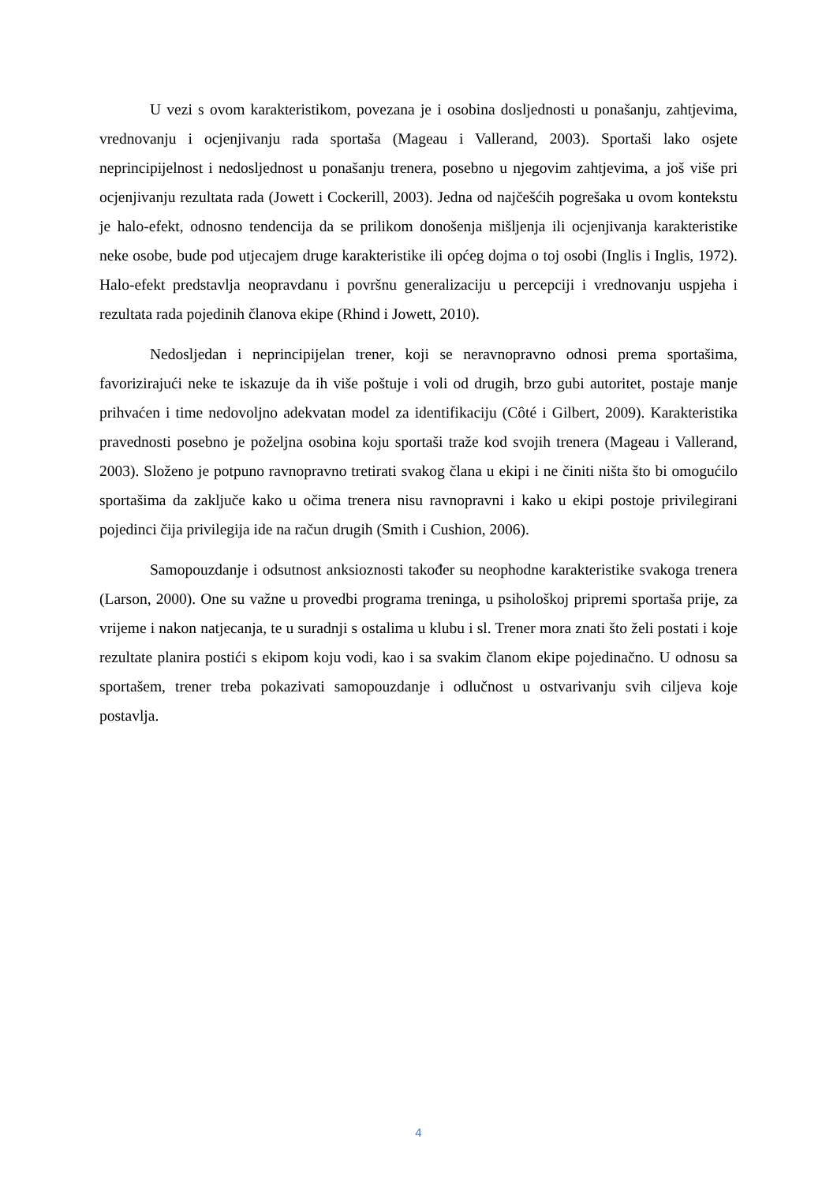U vezi s ovom karakteristikom, povezana je i osobina dosljednosti u ponašanju, zahtjevima, vrednovanju i ocjenjivanju rada sportaša (Mageau i Vallerand, 2003). Sportaši lako osjete neprincipijelnost i nedosljednost u ponašanju trenera, posebno u njegovim zahtjevima, a još više pri ocjenjivanju rezultata rada (Jowett i Cockerill, 2003). Jedna od najčešćih pogrešaka u ovom kontekstu je halo-efekt, odnosno tendencija da se prilikom donošenja mišljenja ili ocjenjivanja karakteristike neke osobe, bude pod utjecajem druge karakteristike ili općeg dojma o toj osobi (Inglis i Inglis, 1972). Halo-efekt predstavlja neopravdanu i površnu generalizaciju u percepciji i vrednovanju uspjeha i rezultata rada pojedinih članova ekipe (Rhind i Jowett, 2010).
Nedosljedan i neprincipijelan trener, koji se neravnopravno odnosi prema sportašima, favorizirajući neke te iskazuje da ih više poštuje i voli od drugih, brzo gubi autoritet, postaje manje prihvaćen i time nedovoljno adekvatan model za identifikaciju (Côté i Gilbert, 2009). Karakteristika pravednosti posebno je poželjna osobina koju sportaši traže kod svojih trenera (Mageau i Vallerand, 2003). Složeno je potpuno ravnopravno tretirati svakog člana u ekipi i ne činiti ništa što bi omogućilo sportašima da zaključe kako u očima trenera nisu ravnopravni i kako u ekipi postoje privilegirani pojedinci čija privilegija ide na račun drugih (Smith i Cushion, 2006).
Samopouzdanje i odsutnost anksioznosti također su neophodne karakteristike svakoga trenera (Larson, 2000). One su važne u provedbi programa treninga, u psihološkoj pripremi sportaša prije, za vrijeme i nakon natjecanja, te u suradnji s ostalima u klubu i sl. Trener mora znati što želi postati i koje rezultate planira postići s ekipom koju vodi, kao i sa svakim članom ekipe pojedinačno. U odnosu sa sportašem, trener treba pokazivati samopouzdanje i odlučnost u ostvarivanju svih ciljeva koje postavlja.
4